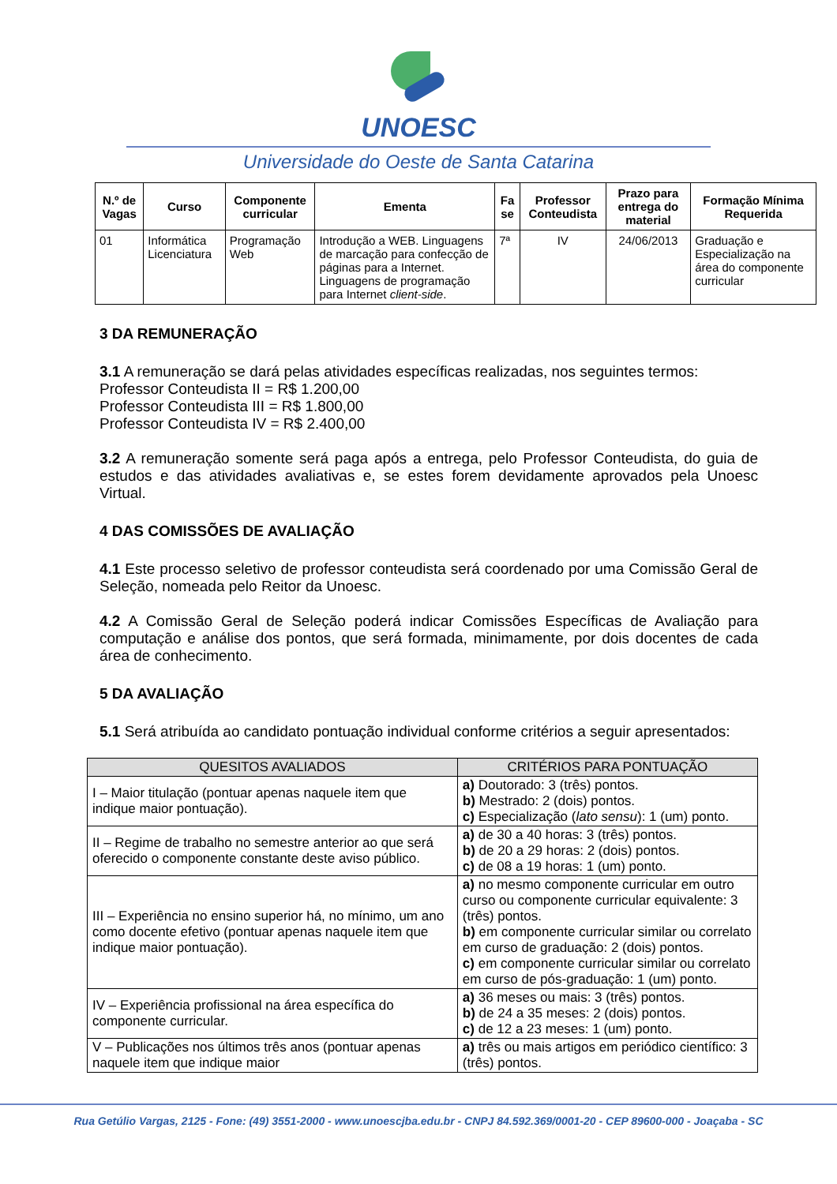UNOESC
Universidade do Oeste de Santa Catarina
| N.º de Vagas | Curso | Componente curricular | Ementa | Fa se | Professor Conteudista | Prazo para entrega do material | Formação Mínima Requerida |
| --- | --- | --- | --- | --- | --- | --- | --- |
| 01 | Informática Licenciatura | Programação Web | Introdução a WEB. Linguagens de marcação para confecção de páginas para a Internet. Linguagens de programação para Internet client-side . | 7ª | IV | 24/06/2013 | Graduação e Especialização na área do componente curricular |
3 DA REMUNERAÇÃO
3.1 A remuneração se dará pelas atividades específicas realizadas, nos seguintes termos:
Professor Conteudista II = R$ 1.200,00
Professor Conteudista III = R$ 1.800,00
Professor Conteudista IV = R$ 2.400,00
3.2 A remuneração somente será paga após a entrega, pelo Professor Conteudista, do guia de estudos e das atividades avaliativas e, se estes forem devidamente aprovados pela Unoesc Virtual.
4 DAS COMISSÕES DE AVALIAÇÃO
4.1 Este processo seletivo de professor conteudista será coordenado por uma Comissão Geral de Seleção, nomeada pelo Reitor da Unoesc.
4.2 A Comissão Geral de Seleção poderá indicar Comissões Específicas de Avaliação para computação e análise dos pontos, que será formada, minimamente, por dois docentes de cada área de conhecimento.
5 DA AVALIAÇÃO
5.1 Será atribuída ao candidato pontuação individual conforme critérios a seguir apresentados:
| QUESITOS AVALIADOS | CRITÉRIOS PARA PONTUAÇÃO |
| --- | --- |
| I – Maior titulação (pontuar apenas naquele item que indique maior pontuação). | a) Doutorado: 3 (três) pontos. b) Mestrado: 2 (dois) pontos. c) Especialização ( lato sensu ): 1 (um) ponto. |
| II – Regime de trabalho no semestre anterior ao que será oferecido o componente constante deste aviso público. | a) de 30 a 40 horas: 3 (três) pontos. b) de 20 a 29 horas: 2 (dois) pontos. c) de 08 a 19 horas: 1 (um) ponto. |
| III – Experiência no ensino superior há, no mínimo, um ano como docente efetivo (pontuar apenas naquele item que indique maior pontuação). | a) no mesmo componente curricular em outro curso ou componente curricular equivalente: 3 (três) pontos. b) em componente curricular similar ou correlato em curso de graduação: 2 (dois) pontos. c) em componente curricular similar ou correlato em curso de pós-graduação: 1 (um) ponto. |
| IV – Experiência profissional na área específica do componente curricular. | a) 36 meses ou mais: 3 (três) pontos. b) de 24 a 35 meses: 2 (dois) pontos. c) de 12 a 23 meses: 1 (um) ponto. |
| V – Publicações nos últimos três anos (pontuar apenas naquele item que indique maior | a) três ou mais artigos em periódico científico: 3 (três) pontos. |
Rua Getúlio Vargas, 2125 - Fone: (49) 3551-2000 - www.unoescjba.edu.br - CNPJ 84.592.369/0001-20 - CEP 89600-000 - Joaçaba - SC